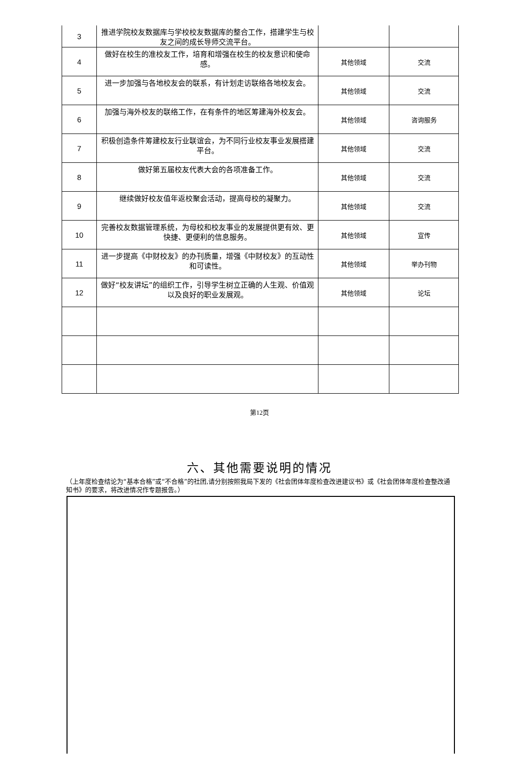| 3 | 推进学院校友数据库与学校校友数据库的整合工作，搭建学生与校友之间的成长导师交流平台。 | | |
| 4 | 做好在校生的准校友工作，培育和增强在校生的校友意识和使命感。 | 其他领域 | 交流 |
| 5 | 进一步加强与各地校友会的联系，有计划走访联络各地校友会。 | 其他领域 | 交流 |
| 6 | 加强与海外校友的联络工作，在有条件的地区筹建海外校友会。 | 其他领域 | 咨询服务 |
| 7 | 积极创造条件筹建校友行业联谊会，为不同行业校友事业发展搭建平台。 | 其他领域 | 交流 |
| 8 | 做好第五届校友代表大会的各项准备工作。 | 其他领域 | 交流 |
| 9 | 继续做好校友值年返校聚会活动，提高母校的凝聚力。 | 其他领域 | 交流 |
| 10 | 完善校友数据管理系统，为母校和校友事业的发展提供更有效、更快捷、更便利的信息服务。 | 其他领域 | 宣传 |
| 11 | 进一步提高《中财校友》的办刊质量，增强《中财校友》的互动性和可读性。 | 其他领域 | 举办刊物 |
| 12 | 做好“校友讲坛”的组织工作，引导学生树立正确的人生观、价值观以及良好的职业发展观。 | 其他领域 | 论坛 |
第12页
六、其他需要说明的情况
（上年度检查结论为“基本合格”或“不合格”的社团,请分别按照我局下发的《社会团体年度检查改进建议书》或《社会团体年度检查整改通知书》的要求，将改进情况作专题报告。）